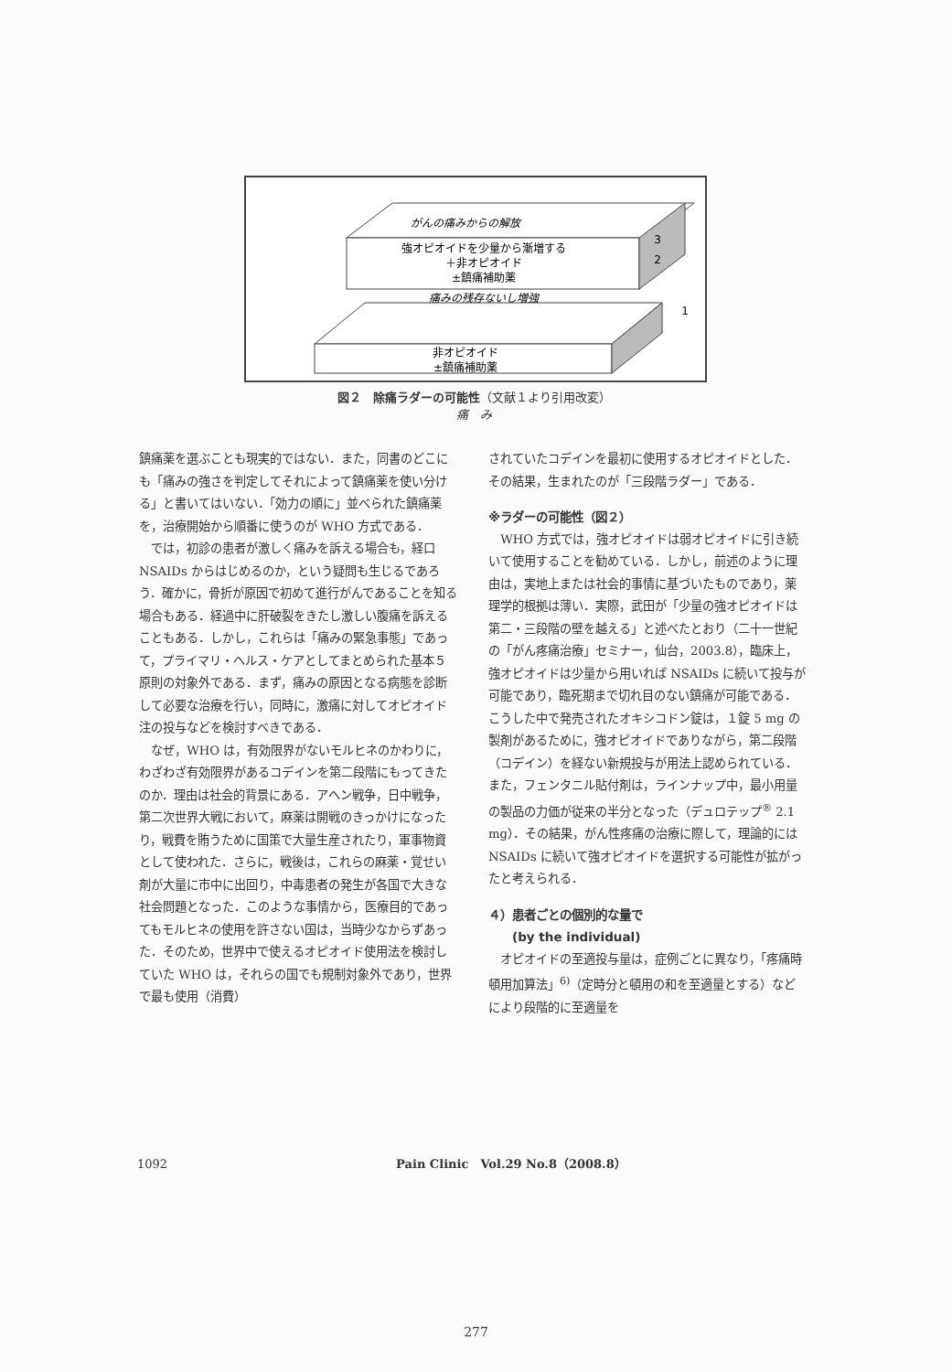がんの痛みからの解放
強オピオイドを少量から漸増する
＋非オピオイド
±鎮痛補助薬
3
2
1
痛みの残存ないし増強
非オピオイド
±鎮痛補助薬
図２　除痛ラダーの可能性（文献１より引用改変）
痛　み
鎮痛薬を選ぶことも現実的ではない．また，同書のどこにも「痛みの強さを判定してそれによって鎮痛薬を使い分ける」と書いてはいない．「効力の順に」並べられた鎮痛薬を，治療開始から順番に使うのが WHO 方式である．
では，初診の患者が激しく痛みを訴える場合も，経口 NSAIDs からはじめるのか，という疑問も生じるであろう．確かに，骨折が原因で初めて進行がんであることを知る場合もある．経過中に肝破裂をきたし激しい腹痛を訴えることもある．しかし，これらは「痛みの緊急事態」であって，プライマリ・ヘルス・ケアとしてまとめられた基本５原則の対象外である．まず，痛みの原因となる病態を診断して必要な治療を行い，同時に，激痛に対してオピオイド注の投与などを検討すべきである．
なぜ，WHO は，有効限界がないモルヒネのかわりに，わざわざ有効限界があるコデインを第二段階にもってきたのか．理由は社会的背景にある．アヘン戦争，日中戦争，第二次世界大戦において，麻薬は開戦のきっかけになったり，戦費を賄うために国策で大量生産されたり，軍事物資として使われた．さらに，戦後は，これらの麻薬・覚せい剤が大量に市中に出回り，中毒患者の発生が各国で大きな社会問題となった．このような事情から，医療目的であってもモルヒネの使用を許さない国は，当時少なからずあった．そのため，世界中で使えるオピオイド使用法を検討していた WHO は，それらの国でも規制対象外であり，世界で最も使用（消費）
されていたコデインを最初に使用するオピオイドとした．その結果，生まれたのが「三段階ラダー」である．
※ラダーの可能性（図２）
WHO 方式では，強オピオイドは弱オピオイドに引き続いて使用することを勧めている．しかし，前述のように理由は，実地上または社会的事情に基づいたものであり，薬理学的根拠は薄い．実際，武田が「少量の強オピオイドは第二・三段階の壁を越える」と述べたとおり（二十一世紀の「がん疼痛治療」セミナー，仙台，2003.8），臨床上，強オピオイドは少量から用いれば NSAIDs に続いて投与が可能であり，臨死期まで切れ目のない鎮痛が可能である．こうした中で発売されたオキシコドン錠は，１錠 5 mg の製剤があるために，強オピオイドでありながら，第二段階（コデイン）を経ない新規投与が用法上認められている．また，フェンタニル貼付剤は，ラインナップ中，最小用量の製品の力価が従来の半分となった（デュロテップ<sup>®</sup> 2.1 mg）．その結果，がん性疼痛の治療に際して，理論的には NSAIDs に続いて強オピオイドを選択する可能性が拡がったと考えられる．
４）患者ごとの個別的な量で
　　(by the individual)
オピオイドの至適投与量は，症例ごとに異なり，「疼痛時頓用加算法」<sup>6)</sup>（定時分と頓用の和を至適量とする）などにより段階的に至適量を
1092 Pain Clinic　Vol.29 No.8（2008.8）
277